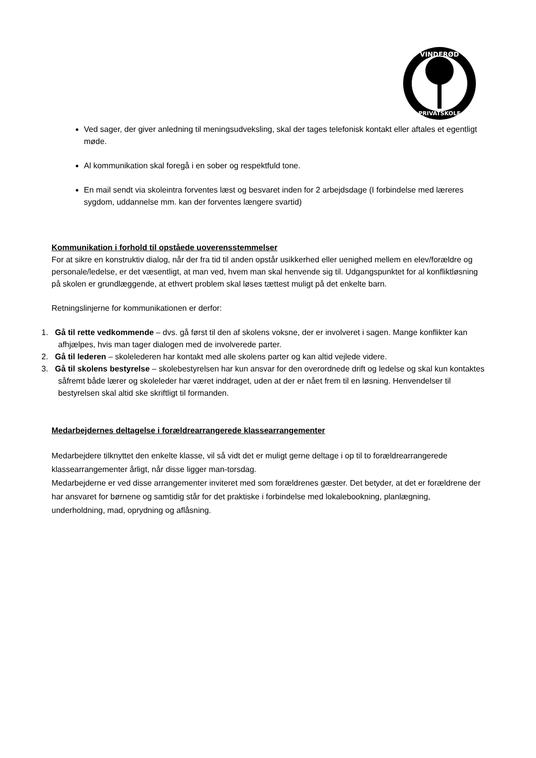VINDERØD
PRIVATSKOLE
Ved sager, der giver anledning til meningsudveksling, skal der tages telefonisk kontakt eller aftales et egentligt møde.
Al kommunikation skal foregå i en sober og respektfuld tone.
En mail sendt via skoleintra forventes læst og besvaret inden for 2 arbejdsdage (I forbindelse med læreres sygdom, uddannelse mm. kan der forventes længere svartid)
Kommunikation i forhold til opståede uoverensstemmelser
For at sikre en konstruktiv dialog, når der fra tid til anden opstår usikkerhed eller uenighed mellem en elev/forældre og personale/ledelse, er det væsentligt, at man ved, hvem man skal henvende sig til. Udgangspunktet for al konfliktløsning på skolen er grundlæggende, at ethvert problem skal løses tættest muligt på det enkelte barn.
Retningslinjerne for kommunikationen er derfor:
1. Gå til rette vedkommende – dvs. gå først til den af skolens voksne, der er involveret i sagen. Mange konflikter kan afhjælpes, hvis man tager dialogen med de involverede parter.
2. Gå til lederen – skolelederen har kontakt med alle skolens parter og kan altid vejlede videre.
3. Gå til skolens bestyrelse – skolebestyrelsen har kun ansvar for den overordnede drift og ledelse og skal kun kontaktes såfremt både lærer og skoleleder har været inddraget, uden at der er nået frem til en løsning. Henvendelser til bestyrelsen skal altid ske skriftligt til formanden.
Medarbejdernes deltagelse i forældrearrangerede klassearrangementer
Medarbejdere tilknyttet den enkelte klasse, vil så vidt det er muligt gerne deltage i op til to forældrearrangerede klassearrangementer årligt, når disse ligger man-torsdag.
Medarbejderne er ved disse arrangementer inviteret med som forældrenes gæster. Det betyder, at det er forældrene der har ansvaret for børnene og samtidig står for det praktiske i forbindelse med lokalebookning, planlægning, underholdning, mad, oprydning og aflåsning.